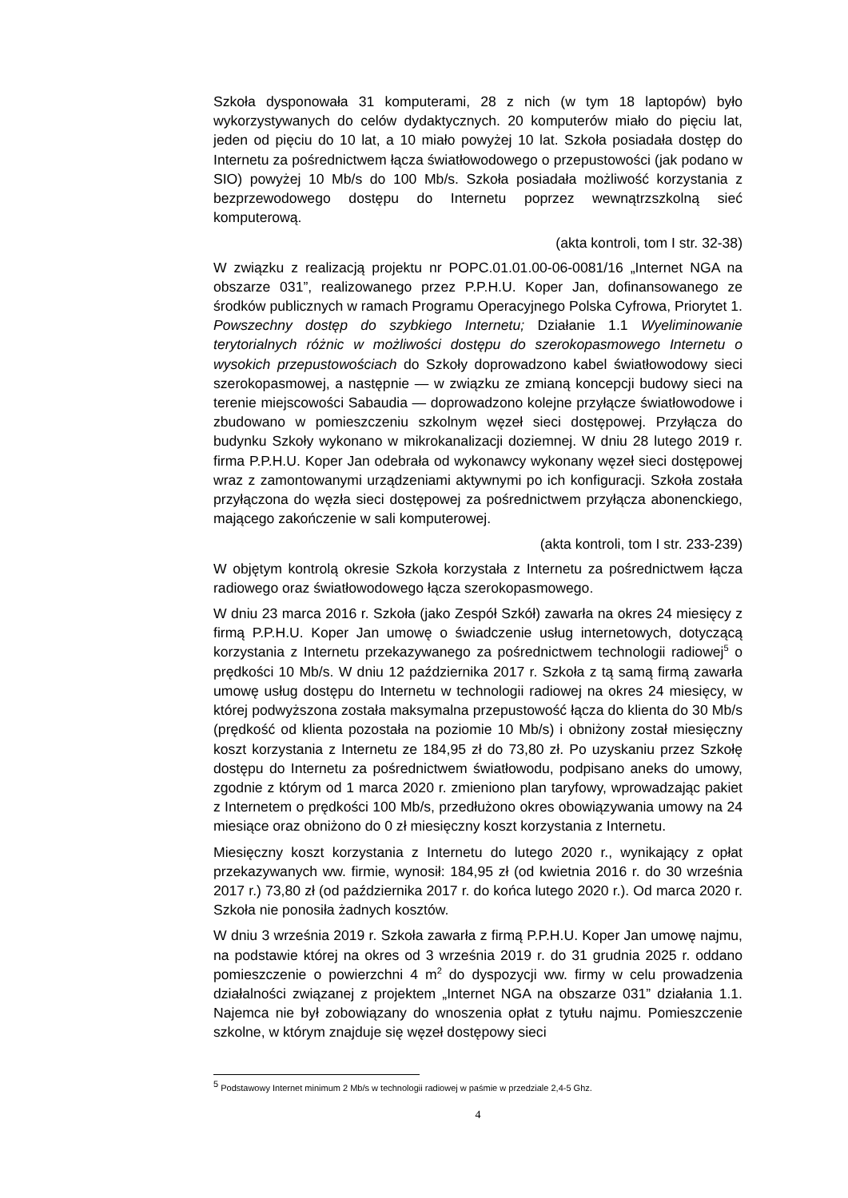Szkoła dysponowała 31 komputerami, 28 z nich (w tym 18 laptopów) było wykorzystywanych do celów dydaktycznych. 20 komputerów miało do pięciu lat, jeden od pięciu do 10 lat, a 10 miało powyżej 10 lat. Szkoła posiadała dostęp do Internetu za pośrednictwem łącza światłowodowego o przepustowości (jak podano w SIO) powyżej 10 Mb/s do 100 Mb/s. Szkoła posiadała możliwość korzystania z bezprzewodowego dostępu do Internetu poprzez wewnątrzszkolną sieć komputerową.
(akta kontroli, tom I str. 32-38)
W związku z realizacją projektu nr POPC.01.01.00-06-0081/16 „Internet NGA na obszarze 031”, realizowanego przez P.P.H.U. Koper Jan, dofinansowanego ze środków publicznych w ramach Programu Operacyjnego Polska Cyfrowa, Priorytet 1. Powszechny dostęp do szybkiego Internetu; Działanie 1.1 Wyeliminowanie terytorialnych różnic w możliwości dostępu do szerokopasmowego Internetu o wysokich przepustowościach do Szkoły doprowadzono kabel światłowodowy sieci szerokopasmowej, a następnie — w związku ze zmianą koncepcji budowy sieci na terenie miejscowości Sabaudia — doprowadzono kolejne przyłącze światłowodowe i zbudowano w pomieszczeniu szkolnym węzeł sieci dostępowej. Przyłącza do budynku Szkoły wykonano w mikrokanalizacji doziemnej. W dniu 28 lutego 2019 r. firma P.P.H.U. Koper Jan odebrała od wykonawcy wykonany węzeł sieci dostępowej wraz z zamontowanymi urządzeniami aktywnymi po ich konfiguracji. Szkoła została przyłączona do węzła sieci dostępowej za pośrednictwem przyłącza abonenckiego, mającego zakończenie w sali komputerowej.
(akta kontroli, tom I str. 233-239)
W objętym kontrolą okresie Szkoła korzystała z Internetu za pośrednictwem łącza radiowego oraz światłowodowego łącza szerokopasmowego.
W dniu 23 marca 2016 r. Szkoła (jako Zespół Szkół) zawarła na okres 24 miesięcy z firmą P.P.H.U. Koper Jan umowę o świadczenie usług internetowych, dotyczącą korzystania z Internetu przekazywanego za pośrednictwem technologii radiowej<sup>5</sup> o prędkości 10 Mb/s. W dniu 12 października 2017 r. Szkoła z tą samą firmą zawarła umowę usług dostępu do Internetu w technologii radiowej na okres 24 miesięcy, w której podwyższona została maksymalna przepustowość łącza do klienta do 30 Mb/s (prędkość od klienta pozostała na poziomie 10 Mb/s) i obniżony został miesięczny koszt korzystania z Internetu ze 184,95 zł do 73,80 zł. Po uzyskaniu przez Szkołę dostępu do Internetu za pośrednictwem światłowodu, podpisano aneks do umowy, zgodnie z którym od 1 marca 2020 r. zmieniono plan taryfowy, wprowadzając pakiet z Internetem o prędkości 100 Mb/s, przedłużono okres obowiązywania umowy na 24 miesiące oraz obniżono do 0 zł miesięczny koszt korzystania z Internetu.
Miesięczny koszt korzystania z Internetu do lutego 2020 r., wynikający z opłat przekazywanych ww. firmie, wynosił: 184,95 zł (od kwietnia 2016 r. do 30 września 2017 r.) 73,80 zł (od października 2017 r. do końca lutego 2020 r.). Od marca 2020 r. Szkoła nie ponosiła żadnych kosztów.
W dniu 3 września 2019 r. Szkoła zawarła z firmą P.P.H.U. Koper Jan umowę najmu, na podstawie której na okres od 3 września 2019 r. do 31 grudnia 2025 r. oddano pomieszczenie o powierzchni 4 m<sup>2</sup> do dyspozycji ww. firmy w celu prowadzenia działalności związanej z projektem „Internet NGA na obszarze 031” działania 1.1. Najemca nie był zobowiązany do wnoszenia opłat z tytułu najmu. Pomieszczenie szkolne, w którym znajduje się węzeł dostępowy sieci
<sup>5</sup> Podstawowy Internet minimum 2 Mb/s w technologii radiowej w paśmie w przedziale 2,4-5 Ghz.
4